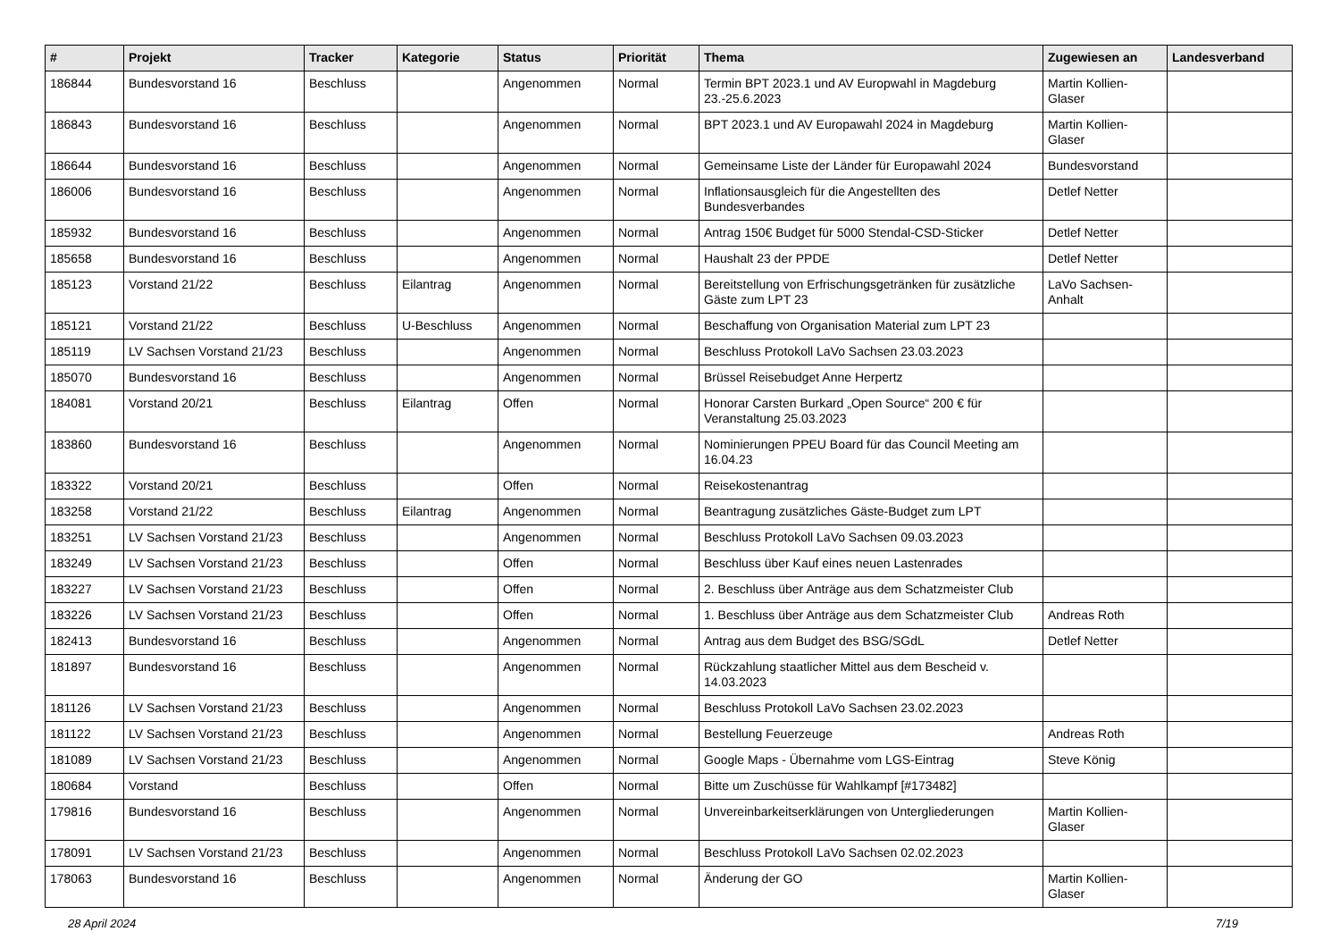| # | Projekt | Tracker | Kategorie | Status | Priorität | Thema | Zugewiesen an | Landesverband |
| --- | --- | --- | --- | --- | --- | --- | --- | --- |
| 186844 | Bundesvorstand 16 | Beschluss | | Angenommen | Normal | Termin BPT 2023.1 und AV Europwahl in Magdeburg 23.-25.6.2023 | Martin Kollien-Glaser | |
| 186843 | Bundesvorstand 16 | Beschluss | | Angenommen | Normal | BPT 2023.1 und AV Europawahl 2024 in Magdeburg | Martin Kollien-Glaser | |
| 186644 | Bundesvorstand 16 | Beschluss | | Angenommen | Normal | Gemeinsame Liste der Länder für Europawahl 2024 | Bundesvorstand | |
| 186006 | Bundesvorstand 16 | Beschluss | | Angenommen | Normal | Inflationsausgleich für die Angestellten des Bundesverbandes | Detlef Netter | |
| 185932 | Bundesvorstand 16 | Beschluss | | Angenommen | Normal | Antrag 150€ Budget für 5000 Stendal-CSD-Sticker | Detlef Netter | |
| 185658 | Bundesvorstand 16 | Beschluss | | Angenommen | Normal | Haushalt 23 der PPDE | Detlef Netter | |
| 185123 | Vorstand 21/22 | Beschluss | Eilantrag | Angenommen | Normal | Bereitstellung von Erfrischungsgetränken für zusätzliche Gäste zum LPT 23 | LaVo Sachsen-Anhalt | |
| 185121 | Vorstand 21/22 | Beschluss | U-Beschluss | Angenommen | Normal | Beschaffung von Organisation Material zum LPT 23 | | |
| 185119 | LV Sachsen Vorstand 21/23 | Beschluss | | Angenommen | Normal | Beschluss Protokoll LaVo Sachsen 23.03.2023 | | |
| 185070 | Bundesvorstand 16 | Beschluss | | Angenommen | Normal | Brüssel Reisebudget Anne Herpertz | | |
| 184081 | Vorstand 20/21 | Beschluss | Eilantrag | Offen | Normal | Honorar Carsten Burkard „Open Source“ 200 € für Veranstaltung 25.03.2023 | | |
| 183860 | Bundesvorstand 16 | Beschluss | | Angenommen | Normal | Nominierungen PPEU Board für das Council Meeting am 16.04.23 | | |
| 183322 | Vorstand 20/21 | Beschluss | | Offen | Normal | Reisekostenantrag | | |
| 183258 | Vorstand 21/22 | Beschluss | Eilantrag | Angenommen | Normal | Beantragung zusätzliches Gäste-Budget zum LPT | | |
| 183251 | LV Sachsen Vorstand 21/23 | Beschluss | | Angenommen | Normal | Beschluss Protokoll LaVo Sachsen 09.03.2023 | | |
| 183249 | LV Sachsen Vorstand 21/23 | Beschluss | | Offen | Normal | Beschluss über Kauf eines neuen Lastenrades | | |
| 183227 | LV Sachsen Vorstand 21/23 | Beschluss | | Offen | Normal | 2. Beschluss über Anträge aus dem Schatzmeister Club | | |
| 183226 | LV Sachsen Vorstand 21/23 | Beschluss | | Offen | Normal | 1. Beschluss über Anträge aus dem Schatzmeister Club | Andreas Roth | |
| 182413 | Bundesvorstand 16 | Beschluss | | Angenommen | Normal | Antrag aus dem Budget des BSG/SGdL | Detlef Netter | |
| 181897 | Bundesvorstand 16 | Beschluss | | Angenommen | Normal | Rückzahlung staatlicher Mittel aus dem Bescheid v. 14.03.2023 | | |
| 181126 | LV Sachsen Vorstand 21/23 | Beschluss | | Angenommen | Normal | Beschluss Protokoll LaVo Sachsen 23.02.2023 | | |
| 181122 | LV Sachsen Vorstand 21/23 | Beschluss | | Angenommen | Normal | Bestellung Feuerzeuge | Andreas Roth | |
| 181089 | LV Sachsen Vorstand 21/23 | Beschluss | | Angenommen | Normal | Google Maps - Übernahme vom LGS-Eintrag | Steve König | |
| 180684 | Vorstand | Beschluss | | Offen | Normal | Bitte um Zuschüsse für Wahlkampf [#173482] | | |
| 179816 | Bundesvorstand 16 | Beschluss | | Angenommen | Normal | Unvereinbarkeitserklärungen von Untergliederungen | Martin Kollien-Glaser | |
| 178091 | LV Sachsen Vorstand 21/23 | Beschluss | | Angenommen | Normal | Beschluss Protokoll LaVo Sachsen 02.02.2023 | | |
| 178063 | Bundesvorstand 16 | Beschluss | | Angenommen | Normal | Änderung der GO | Martin Kollien-Glaser | |
28 April 2024 7/19